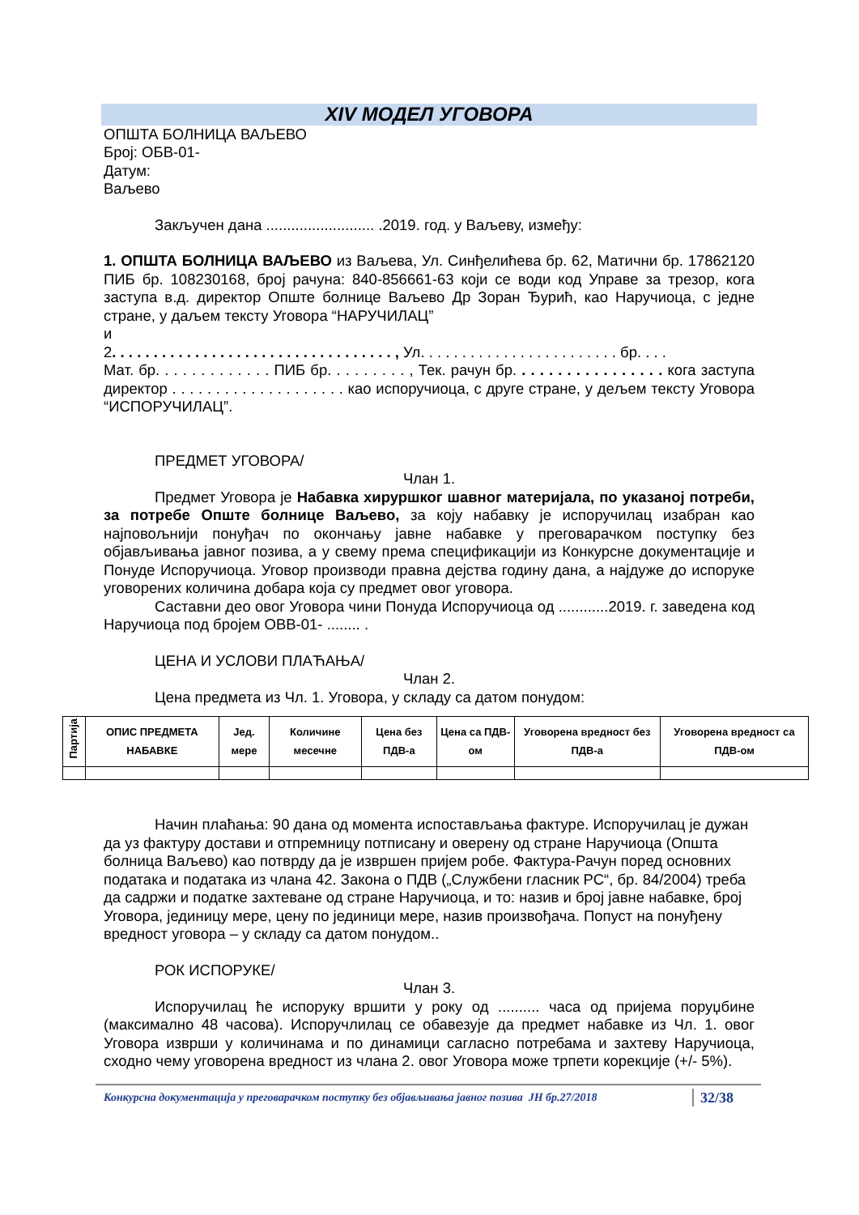XIV МОДЕЛ УГОВОРА
ОПШТА БОЛНИЦА ВАЉЕВО
Број: ОБВ-01-
Датум:
Ваљево
Закључен дана .......................... .2019. год. у Ваљеву, између:
1. ОПШТА БОЛНИЦА ВАЉЕВО из Ваљева, Ул. Синђелићева бр. 62, Матични бр. 17862120 ПИБ бр. 108230168, број рачуна: 840-856661-63 који се води код Управе за трезор, кога заступа в.д. директор Опште болнице Ваљево Др Зоран Ђурић, као Наручиоца, с једне стране, у даљем тексту Уговора “НАРУЧИЛАЦ”
и
2. . . . . . . . . . . . . . . . . . . . . . . . . . . . . . . . . . , Ул. . . . . . . . . . . . . . . . . . . . . . . . бр. . . .
Мат. бр. . . . . . . . . . . . . ПИБ бр. . . . . . . . . , Тек. рачун бр. . . . . . . . . . . . . . . . . кога заступа директор . . . . . . . . . . . . . . . . . . . . као испоручиоца, с друге стране, у дељем тексту Уговора “ИСПОРУЧИЛАЦ”.
ПРЕДМЕТ УГОВОРА/
Члан 1.
Предмет Уговора је Набавка хируршког шавног материјала, по указаној потреби, за потребе Опште болнице Ваљево, за коју набавку је испоручилац изабран као најповољнији понуђач по окончању јавне набавке у преговарачком поступку без објављивања јавног позива, а у свему према спецификацији из Конкурсне документације и Понуде Испоручиоца. Уговор производи правна дејства годину дана, а најдуже до испоруке уговорених количина добара која су предмет овог уговора.
Саставни део овог Уговора чини Понуда Испоручиоца од ............2019. г. заведена код Наручиоца под бројем ОВВ-01- ........ .
ЦЕНА И УСЛОВИ ПЛАЋАЊА/
Члан 2.
Цена предмета из Чл. 1. Уговора, у складу са датом понудом:
| Партија | ОПИС ПРЕДМЕТА НАБАВКЕ | Јед. мере | Количине месечне | Цена без ПДВ-а | Цена са ПДВ-ом | Уговорена вредност без ПДВ-а | Уговорена вредност са ПДВ-ом |
| --- | --- | --- | --- | --- | --- | --- | --- |
Начин плаћања: 90 дана од момента испостављања фактуре. Испоручилац је дужан да уз фактуру достави и отпремницу потписану и оверену од стране Наручиоца (Општа болница Ваљево) као потврду да је извршен пријем робе. Фактура-Рачун поред основних података и података из члана 42. Закона о ПДВ („Службени гласник РС“, бр. 84/2004) треба да садржи и податке захтеване од стране Наручиоца, и то: назив и број јавне набавке, број Уговора, јединицу мере, цену по јединици мере, назив произвођача. Попуст на понуђену вредност уговора – у складу са датом понудом..
РОК ИСПОРУКЕ/
Члан 3.
Испоручилац ће испоруку вршити у року од .......... часа од пријема поруџбине (максимално 48 часова). Испоручлилац се обавезује да предмет набавке из Чл. 1. овог Уговора изврши у количинама и по динамици сагласно потребама и захтеву Наручиоца, сходно чему уговорена вредност из члана 2. овог Уговора може трпети корекције (+/- 5%).
Конкурсна документација у преговарачком поступку без објављивања јавног позива ЈН бр.27/2018 32/38